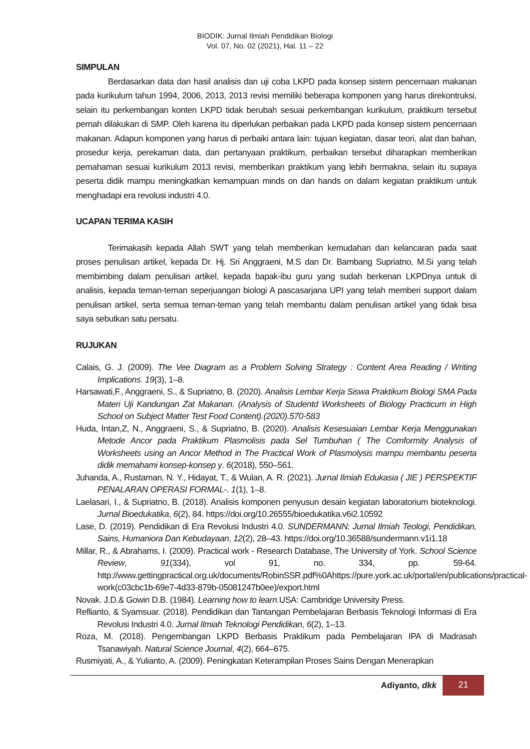BIODIK: Jurnal Ilmiah Pendidikan Biologi
Vol. 07, No. 02 (2021), Hal. 11 – 22
SIMPULAN
Berdasarkan data dan hasil analisis dan uji coba LKPD pada konsep sistem pencernaan makanan pada kurikulum tahun 1994, 2006, 2013, 2013 revisi memiliki beberapa komponen yang harus direkontruksi, selain itu perkembangan konten LKPD tidak berubah sesuai perkembangan kurikulum, praktikum tersebut pernah dilakukan di SMP. Oleh karena itu diperlukan perbaikan pada LKPD pada konsep sistem pencernaan makanan. Adapun komponen yang harus di perbaiki antara lain: tujuan kegiatan, dasar teori, alat dan bahan, prosedur kerja, perekaman data, dan pertanyaan praktikum, perbaikan tersebut diharapkan memberikan pemahaman sesuai kurikulum 2013 revisi, memberikan praktikum yang lebih bermakna, selain itu supaya peserta didik mampu meningkatkan kemampuan minds on dan hands on dalam kegiatan praktikum untuk menghadapi era revolusi industri 4.0.
UCAPAN TERIMA KASIH
Terimakasih kepada Allah SWT yang telah memberikan kemudahan dan kelancaran pada saat proses penulisan artikel, kepada Dr. Hj. Sri Anggraeni, M.S dan Dr. Bambang Supriatno, M.Si yang telah membimbing dalam penulisan artikel, kepada bapak-ibu guru yang sudah berkenan LKPDnya untuk di analisis, kepada teman-teman seperjuangan biologi A pascasarjana UPI yang telah memberi support dalam penulisan artikel, serta semua teman-teman yang telah membantu dalam penulisan artikel yang tidak bisa saya sebutkan satu persatu.
RUJUKAN
Calais, G. J. (2009). The Vee Diagram as a Problem Solving Strategy : Content Area Reading / Writing Implications. 19(3), 1–8.
Harsawati,F., Anggraeni, S., & Supriatno, B. (2020). Analisis Lembar Kerja Siswa Praktikum Biologi SMA Pada Materi Uji Kandungan Zat Makanan. (Analysis of Studentd Worksheets of Biology Practicum in High School on Subject Matter Test Food Content).(2020).570-583
Huda, Intan,Z, N., Anggraeni, S., & Supriatno, B. (2020). Analisis Kesesuaian Lembar Kerja Menggunakan Metode Ancor pada Praktikum Plasmolisis pada Sel Tumbuhan ( The Comformity Analysis of Worksheets using an Ancor Method in The Practical Work of Plasmolysis mampu membantu peserta didik memahami konsep-konsep y. 6(2018), 550–561.
Juhanda, A., Rustaman, N. Y., Hidayat, T., & Wulan, A. R. (2021). Jurnal Ilmiah Edukasia ( JIE ) PERSPEKTIF PENALARAN OPERASI FORMAL-. 1(1), 1–8.
Laelasari, I., & Supriatno, B. (2018). Analisis komponen penyusun desain kegiatan laboratorium bioteknologi. Jurnal Bioedukatika, 6(2), 84. https://doi.org/10.26555/bioedukatika.v6i2.10592
Lase, D. (2019). Pendidikan di Era Revolusi Industri 4.0. SUNDERMANN: Jurnal Ilmiah Teologi, Pendidikan, Sains, Humaniora Dan Kebudayaan, 12(2), 28–43. https://doi.org/10.36588/sundermann.v1i1.18
Millar, R., & Abrahams, I. (2009). Practical work - Research Database, The University of York. School Science Review, 91(334), vol 91, no. 334, pp. 59-64. http://www.gettingpractical.org.uk/documents/RobinSSR.pdf%0Ahttps://pure.york.ac.uk/portal/en/publications/practical-work(c03cbc1b-69e7-4d33-879b-05081247b0ee)/export.html
Novak. J.D.& Gowin D.B. (1984). Learning how to learn. USA: Cambridge University Press.
Reflianto, & Syamsuar. (2018). Pendidikan dan Tantangan Pembelajaran Berbasis Teknologi Informasi di Era Revolusi Industri 4.0. Jurnal Ilmiah Teknologi Pendidikan, 6(2), 1–13.
Roza, M. (2018). Pengembangan LKPD Berbasis Praktikum pada Pembelajaran IPA di Madrasah Tsanawiyah. Natural Science Journal, 4(2), 664–675.
Rusmiyati, A., & Yulianto, A. (2009). Peningkatan Keterampilan Proses Sains Dengan Menerapkan
Adiyanto, dkk 21